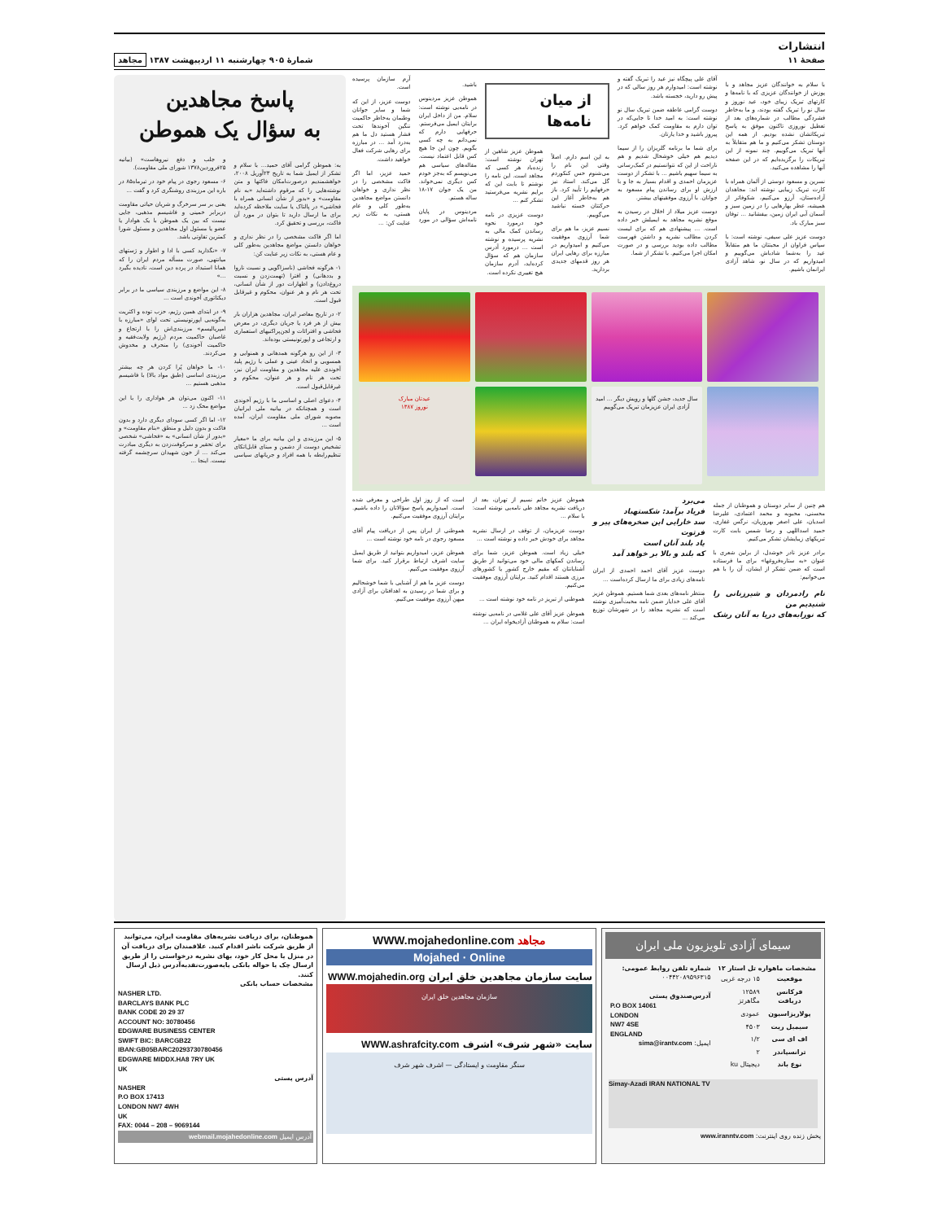انتشارات
صفحهٔ ۱۱
شمارهٔ ۹۰۵ چهارشنبه ۱۱ اردیبهشت ۱۳۸۷ مجاهد
با سلام به خوانندگان عزیز مجاهد و با پوزش از خوانندگان عزیزی که با نامه‌ها و کارتهای تبریک زیبای خود، عید نوروز و سال نو را تبریک گفته بودند، و ما به‌خاطر فشردگی مطالب در شماره‌های بعد از تعطیل نوروزی تاکنون موفق به پاسخ تبریکاتشان نشده بودیم. از همه این دوستان تشکر می‌کنیم و ما هم متقابلاً به آنها تبریک می‌گوییم. چند نمونه از این تبریکات را برگزیده‌ایم که در این صفحه آنها را مشاهده می‌کنید.
نسرین و مسعود دوستی از آلمان همراه با کارت تبریک زیبایی نوشته اند: مجاهدان آزاده‌ستان، آرزو می‌کنیم، شکوفاتر از همیشه، عطر بهارهایی را در زمین سبز و آسمان آبی ایران زمین، بیفشانید ... توفان سبز مبارک باد.
دوست عزیز علی سیفی، نوشته است: با سپاس فراوان از محبتتان ما هم متقابلاً عید را به‌شما شادباش می‌گوییم و امیدواریم که در سال نو، شاهد آزادی ایرانمان باشیم.
آقای علی پیچگاه نیز عید را تبریک گفته و نوشته است: امیدوارم هر روز سالی که در پیش رو دارید، خجسته باشد.
دوست گرامی عاطفه ضمن تبریک سال نو نوشته است: به امید خدا تا جایی‌که در توان دارم به مقاومت کمک خواهم کرد. پیروز باشید و خدا یارتان.
برای شما ما برنامه گلریزان را از سیما دیدیم هم خیلی خوشحال شدیم و هم ناراحت از این که نتوانستیم در کمک‌رسانی به سیما سهیم باشیم ... با تشکر از دوست عزیزمان احمدی و اقدام بسیار به جا و با ارزش او برای رساندن پیام مسعود به جوانان. با آرزوی موفقیتهای بیشتر.
دوست عزیز میلاد از اخلال در رسیدن به موقع نشریه مجاهد به ایمیلش خبر داده است. ... پیشنهادی هم که برای لیست کردن مطالب نشریه و داشتن فهرست مطالب داده بودید بررسی و در صورت امکان اجرا می‌کنیم. با تشکر از شما.
از میان نامه‌ها
به این اسم دارم. اصلاً وقتی این نام را می‌شنوم حس کنکوردم گل می‌کند. استاد نیز حرفهایم را تأیید کرد. باز هم به‌خاطر آغاز این حرکتتان خسته نباشید می‌گوییم.
نسیم عزیز، ما هم برای شما آرزوی موفقیت می‌کنیم و امیدواریم در مبارزه برای رهایی ایران هر روز قدمهای جدیدی بردارید.
هموطن عزیز شاهین از تهران نوشته است: زنده‌باد هر کسی که مجاهد است. این نامه را نوشتم تا بابت این که برایم نشریه می‌فرستید تشکر کنم ...
دوست عزیزی در نامه خود درمورد نحوه رساندن کمک مالی به نشریه پرسیده و نوشته است ... درمورد آدرس سازمان هم که سؤال کرده‌اید، آدرم سازمان هیچ تغییری نکرده است.
باشید.
هموطن عزیز مردینوس در نامه‌یی نوشته است: سلام. من از داخل ایران برایتان ایمیل می‌فرستم. حرفهایی دارم که نمی‌دانم به چه کسی بگویم. چون این جا هیچ کس قابل اعتماد نیست. مقاله‌های سیاسی هم می‌نویسم که به‌جز خودم کس دیگری نمی‌خواند. من یک جوان ۱۷-۱۸ ساله هستم.
مردینوس در پایان نامه‌اش سؤالی در مورد آرم سازمان پرسیده است.
دوست عزیز، از این که شما و سایر جوانان وطنمان به‌خاطر حاکمیت ننگین آخوندها تحت فشار هستید دل ما هم به‌درد آمد ... در مبارزه برای رهایی شرکت فعال خواهید داشت.
حمید عزیز، اما اگر فاکت مشخصی را در نظر نداری و خواهان دانستن مواضع مجاهدین به‌طور کلی و عام هستی، به نکات زیر عنایت کن: ...
سال جدید، جشن گلها و رویش دیگر ... امید آزادی ایران عزیزمان تبریک می‌گوییم
عیدتان مبارک
نوروز ۱۳۸۷
هم چنین از سایر دوستان و هموطنان از جمله محسنی، محبوبه و محمد اعتمادی، علیرضا اسدیان، علی اصغر بهروزیان، نرگس غفاری، حمید اسداللهی و رضا شمس بابت کارت تبریکهای زیبایشان تشکر می‌کنیم.
برادر عزیز نادر خوشدل، از برلین شعری با عنوان «به ستاره‌فروغها» برای ما فرستاده است که ضمن تشکر از ایشان، آن را با هم می‌خوانیم:
نام رادمردان و شیرزنانی را شنیدیم من
که نورابه‌های دریا به آنان رشک می‌برد
فریاد برآمد: شکستهباد
سد خارایی این صخره‌های پیر و فرتوت
یاد بلند آنان است
که بلند و بالا بر خواهد آمد
دوست عزیز آقای احمد احمدی از ایران نامه‌های زیادی برای ما ارسال کرده‌است ...
منتظر نامه‌های بعدی شما هستیم. هموطن عزیز آقای علی خدایار ضمن نامه محبت‌آمیزی نوشته است که نشریه مجاهد را در شهرشان توزیع می‌کند ...
هموطن عزیز خانم نسیم از تهران، بعد از دریافت نشریه مجاهد طی نامه‌یی نوشته است: با سلام ...
دوست عزیزمان، از توقف در ارسال نشریه مجاهد برای خودش خبر داده و نوشته است ...
خیلی زیاد است. هموطن عزیز، شما برای رساندن کمکهای مالی خود می‌توانید از طریق آشنایانتان که مقیم خارج کشور یا کشورهای مرزی هستند اقدام کنید. برایتان آرزوی موفقیت می‌کنیم.
هموطنی از تبریز در نامه خود نوشته است ...
هموطن عزیز آقای علی غلامی در نامه‌یی نوشته است: سلام به هموطنان آزادیخواه ایران ...
است که از روز اول طراحی و معرفی شده است. امیدواریم پاسخ سؤالاتان را داده باشیم. برایتان آرزوی موفقیت می‌کنیم.
هموطنی از ایران پس از دریافت پیام آقای مسعود رجوی در نامه خود نوشته است ...
هموطن عزیز، امیدواریم بتوانید از طریق ایمیل سایت اشرف ارتباط برقرار کنید. برای شما آرزوی موفقیت می‌کنیم.
دوست عزیز ما هم از آشنایی با شما خوشحالیم و برای شما در رسیدن به اهدافتان برای آزادی میهن آرزوی موفقیت می‌کنیم.
پاسخ مجاهدین
به سؤال یک هموطن
به: هموطن گرامی آقای حمید... با سلام و تشکر از ایمیل شما به تاریخ ۲۳آوریل ۲۰۰۸، خواهشمندیم درصورت‌امکان فاکتها و متن نوشته‌هایی را که مرقوم داشته‌اید «به نام مقاومت» و «بدور از شأن انسانی همراه با فحاشی» در پالتاک یا سایت ملاحظه کرده‌اید برای ما ارسال دارید تا بتوان در مورد آن فاکت، بررسی و تحقیق کرد.
اما اگر فاکت مشخصی را در نظر نداری و خواهان دانستن مواضع مجاهدین به‌طور کلی و عام هستی، به نکات زیر عنایت کن:
۱- هرگونه فحاشی (ناسزاگویی و نسبت ناروا و بددهانی) و افترا (تهمت‌زدن و نسبت دروغ‌دادن) و اظهارات دور از شأن انسانی، تحت هر نام و هر عنوان، محکوم و غیرقابل قبول است.
۲- در تاریخ معاصر ایران، مجاهدین هزاران بار بیش از هر فرد یا جریان دیگری، در معرض فحاشی و افترائات و لجن‌پراکنیهای استعماری و ارتجاعی و اپورتونیستی بوده‌اند.
۳- از این رو هرگونه همدهانی و همنوایی و همسویی و اتحاد عینی و عملی با رژیم پلید آخوندی علیه مجاهدین و مقاومت ایران نیز، تحت هر نام و هر عنوان، محکوم و غیرقابل‌قبول است.
۴- دعوای اصلی و اساسی ما با رژیم آخوندی است و همچنانکه در بیانیه ملی ایرانیان مصوبه شورای ملی مقاومت ایران، آمده است ...
۵- این مرزبندی و این بیانیه برای ما «معیار تشخیص دوست از دشمن و مبنای قابل‌اتکای تنظیم‌رابطه با همه افراد و جریانهای سیاسی و جلب و دفع نیروهاست» (بیانیه ۲۵فروردین۱۳۷۸ شورای ملی مقاومت).
۶- مسعود رجوی در پیام خود در تیرماه۸۵ در باره این مرزبندی روشنگری کرد و گفت ...
یعنی بر سر سرخرگ و شریان حیاتی مقاومت دربرابر خمینی و فاشیسم مذهبی، جایی نیست که بین یک هموطن با یک هوادار یا عضو یا مسئول اول مجاهدین و مسئول شورا کمترین تفاوتی باشد.
۷- «نگذارید کسی با ادا و اطوار و ژستهای میانتهی، صورت مسأله مردم ایران را که همانا استبداد در پرده دین است، نادیده بگیرد ...»
۸- این مواضع و مرزبندی سیاسی ما در برابر دیکتاتوری آخوندی است ...
۹- در ابتدای همین رژیم، حزب توده و اکثریت به‌گونه‌یی اپورتونیستی تحت لوای «مبارزه با امپریالیسم» مرزبندی‌اش را با ارتجاع و غاصبان حاکمیت مردم (رژیم ولایت‌فقیه و حاکمیت آخوندی) را منحرف و مخدوش می‌کردند.
۱۰- ما خواهان پُرا کردن هر چه بیشتر مرزبندی اساسی (طبق مواد بالا) با فاشیسم مذهبی هستیم ...
۱۱- اکنون می‌توان هر هواداری را با این مواضع محک زد ...
۱۲- اما اگر کسی سودای دیگری دارد و بدون فاکت و بدون دلیل و منطق «بنام مقاومت» و «بدور از شأن انسانی» به «فحاشی» شخصی برای تحقیر و سرکوفت‌زدن به دیگری مبادرت می‌کند ... از خون شهیدان سرچشمه گرفته نیست. اینجا ...
سیمای آزادی تلویزیون ملی ایران
مشخصات ماهواره تل استار ۱۲
| موقعیت | ۱۵ درجه غربی |
| فرکانس دریافت | ۱۲۵۸۹ مگاهرتز |
| پولاریزاسیون | عمودی |
| سیمبل ریت | ۴۵۰۳ |
| اف ای سی | ۱/۲ |
| ترانسپاندر | ۲ |
| نوع باند | دیجیتال ku |
شماره تلفن روابط عمومی:
۰۰۴۴۲۰۸۹۵۹۶۳۱۵
آدرس‌صندوق پستی
P.O BOX 14061
LONDON
NW7 4SE
ENGLAND
ایمیل: sima@irantv.com
Simay-Azadi IRAN NATIONAL TV
پخش زنده روی اینترنت: www.iranntv.com
WWW.mojahedonline.com مجاهد
Mojahed · Online
سایت سازمان مجاهدین خلق ایران WWW.mojahedin.org
سازمان مجاهدین خلق ایران
سایت «شهر شرف» اشرف WWW.ashrafcity.com
سنگر مقاومت و ایستادگی — اشرف شهر شرف
هموطنان، برای دریافت نشریه‌های مقاومت ایران، می‌توانید از طریق شرکت ناشر اقدام کنید. علاقمندان برای دریافت آن در منزل یا محل کار خود، بهای نشریه درخواستی را از طریق ارسال چک یا حواله بانکی یا‌به‌صورت‌نقد‌به‌آدرس ذیل ارسال کنند.
مشخصات حساب بانکی
NASHER LTD.
BARCLAYS BANK PLC
BANK CODE 20 29 37
ACCOUNT NO: 30780456
EDGWARE BUSINESS CENTER
SWIFT BIC: BARCGB22
IBAN:GB05BARC20293730780456
EDGWARE MIDDX.HA8 7RY UK
UK
آدرس پستی
NASHER
P.O BOX 17413
LONDON NW7 4WH
UK
FAX: 0044 – 208 – 9069144
آدرس ایمیل webmail.mojahedonline.com